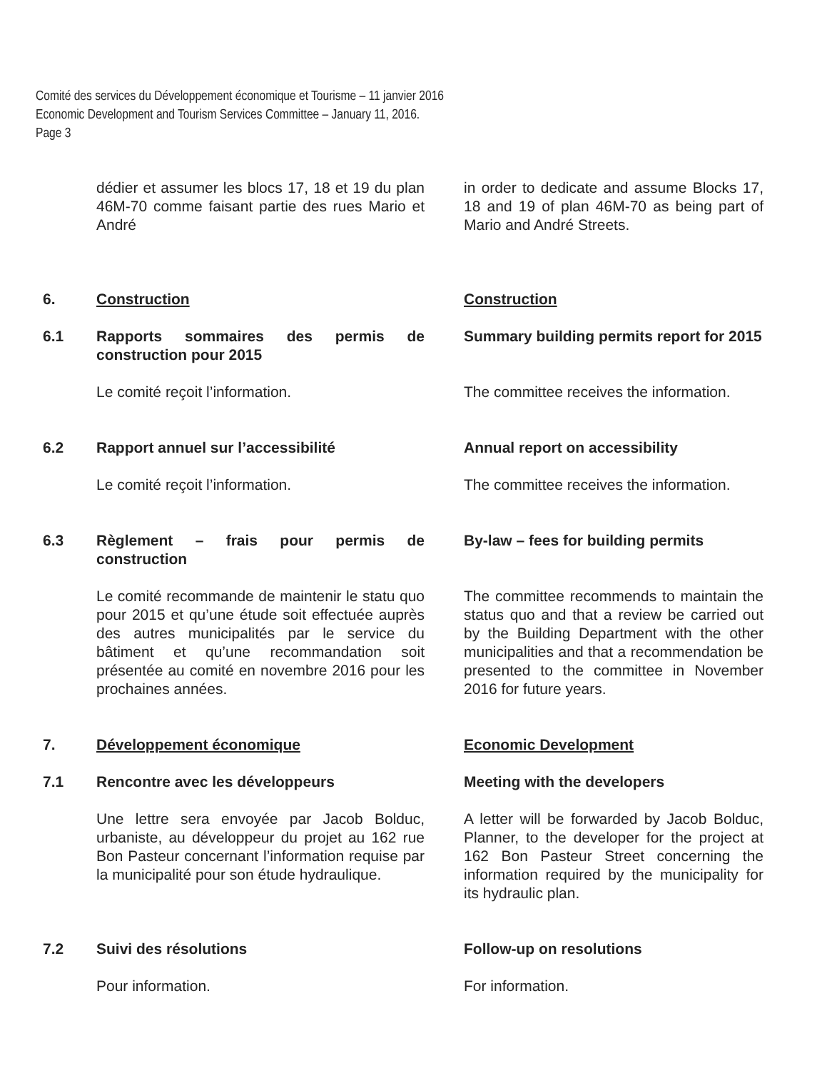Comité des services du Développement économique et Tourisme – 11 janvier 2016
Economic Development and Tourism Services Committee – January 11, 2016.
Page 3
dédier et assumer les blocs 17, 18 et 19 du plan 46M-70 comme faisant partie des rues Mario et André
in order to dedicate and assume Blocks 17, 18 and 19 of plan 46M-70 as being part of Mario and André Streets.
6. Construction Construction
6.1 Rapports sommaires des permis de construction pour 2015
Summary building permits report for 2015
Le comité reçoit l’information. The committee receives the information.
6.2 Rapport annuel sur l’accessibilité Annual report on accessibility
Le comité reçoit l’information. The committee receives the information.
6.3 Règlement – frais pour permis de construction
By-law – fees for building permits
Le comité recommande de maintenir le statu quo pour 2015 et qu’une étude soit effectuée auprès des autres municipalités par le service du bâtiment et qu’une recommandation soit présentée au comité en novembre 2016 pour les prochaines années.
The committee recommends to maintain the status quo and that a review be carried out by the Building Department with the other municipalities and that a recommendation be presented to the committee in November 2016 for future years.
7. Développement économique Economic Development
7.1 Rencontre avec les développeurs Meeting with the developers
Une lettre sera envoyée par Jacob Bolduc, urbaniste, au développeur du projet au 162 rue Bon Pasteur concernant l’information requise par la municipalité pour son étude hydraulique.
A letter will be forwarded by Jacob Bolduc, Planner, to the developer for the project at 162 Bon Pasteur Street concerning the information required by the municipality for its hydraulic plan.
7.2 Suivi des résolutions Follow-up on resolutions
Pour information. For information.